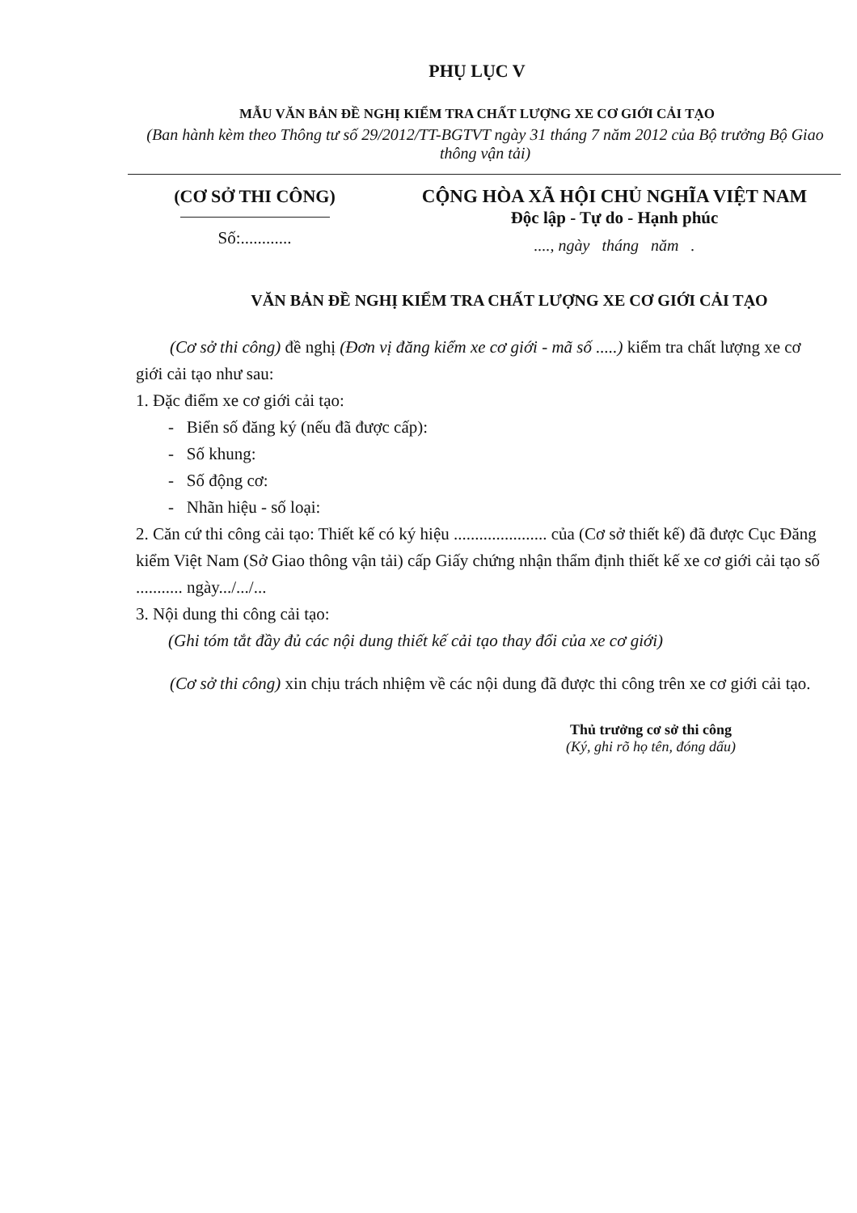PHỤ LỤC V
MẪU VĂN BẢN ĐỀ NGHỊ KIỂM TRA CHẤT LƯỢNG XE CƠ GIỚI CẢI TẠO
(Ban hành kèm theo Thông tư số 29/2012/TT-BGTVT ngày 31 tháng 7 năm 2012 của Bộ trưởng Bộ Giao thông vận tải)
(CƠ SỞ THI CÔNG)
Số:............
CỘNG HÒA XÃ HỘI CHỦ NGHĨA VIỆT NAM
Độc lập - Tự do - Hạnh phúc
...., ngày tháng năm .
VĂN BẢN ĐỀ NGHỊ KIỂM TRA CHẤT LƯỢNG XE CƠ GIỚI CẢI TẠO
(Cơ sở thi công) đề nghị (Đơn vị đăng kiểm xe cơ giới - mã số .....) kiểm tra chất lượng xe cơ giới cải tạo như sau:
1. Đặc điểm xe cơ giới cải tạo:
- Biển số đăng ký (nếu đã được cấp):
- Số khung:
- Số động cơ:
- Nhãn hiệu - số loại:
2. Căn cứ thi công cải tạo: Thiết kế có ký hiệu ...................... của (Cơ sở thiết kế) đã được Cục Đăng kiểm Việt Nam (Sở Giao thông vận tải) cấp Giấy chứng nhận thẩm định thiết kế xe cơ giới cải tạo số ........... ngày.../.../...
3. Nội dung thi công cải tạo:
(Ghi tóm tắt đầy đủ các nội dung thiết kế cải tạo thay đổi của xe cơ giới)
(Cơ sở thi công) xin chịu trách nhiệm về các nội dung đã được thi công trên xe cơ giới cải tạo.
Thủ trưởng cơ sở thi công
(Ký, ghi rõ họ tên, đóng dấu)